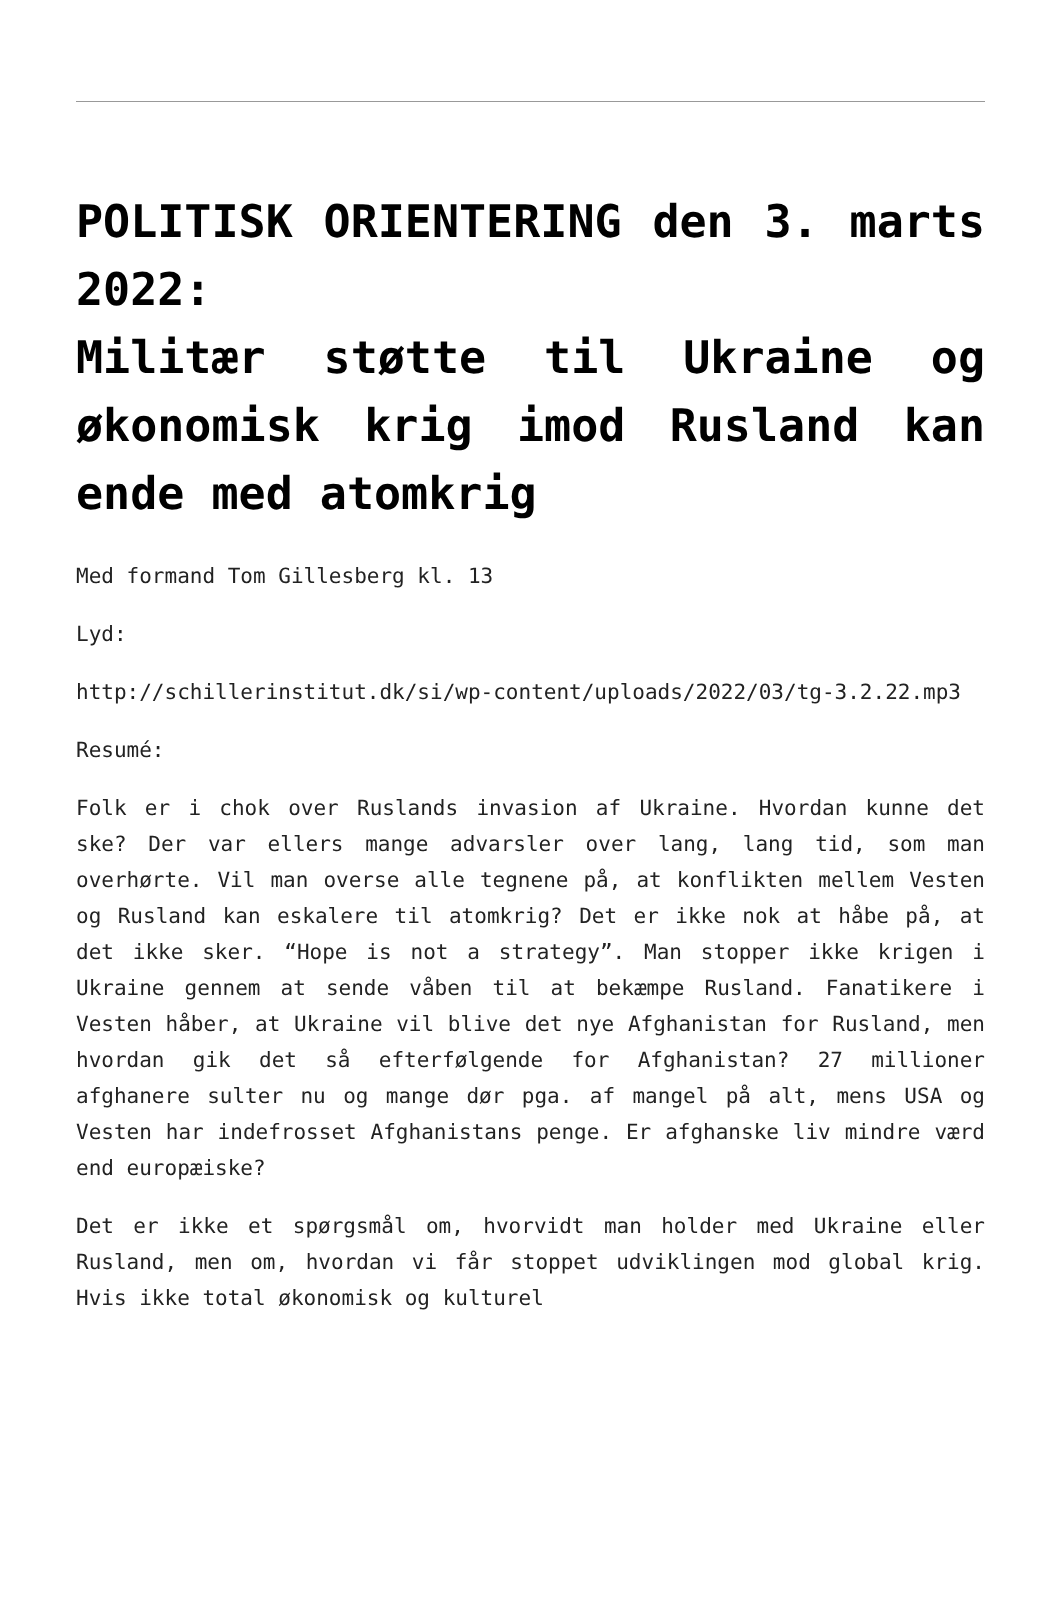POLITISK ORIENTERING den 3. marts 2022:
Militær støtte til Ukraine og økonomisk krig imod Rusland kan ende med atomkrig
Med formand Tom Gillesberg kl. 13
Lyd:
http://schillerinstitut.dk/si/wp-content/uploads/2022/03/tg-3.2.22.mp3
Resumé:
Folk er i chok over Ruslands invasion af Ukraine. Hvordan kunne det ske? Der var ellers mange advarsler over lang, lang tid, som man overhørte. Vil man overse alle tegnene på, at konflikten mellem Vesten og Rusland kan eskalere til atomkrig? Det er ikke nok at håbe på, at det ikke sker. “Hope is not a strategy”. Man stopper ikke krigen i Ukraine gennem at sende våben til at bekæmpe Rusland. Fanatikere i Vesten håber, at Ukraine vil blive det nye Afghanistan for Rusland, men hvordan gik det så efterfølgende for Afghanistan? 27 millioner afghanere sulter nu og mange dør pga. af mangel på alt, mens USA og Vesten har indefrosset Afghanistans penge. Er afghanske liv mindre værd end europæiske?
Det er ikke et spørgsmål om, hvorvidt man holder med Ukraine eller Rusland, men om, hvordan vi får stoppet udviklingen mod global krig. Hvis ikke total økonomisk og kulturel